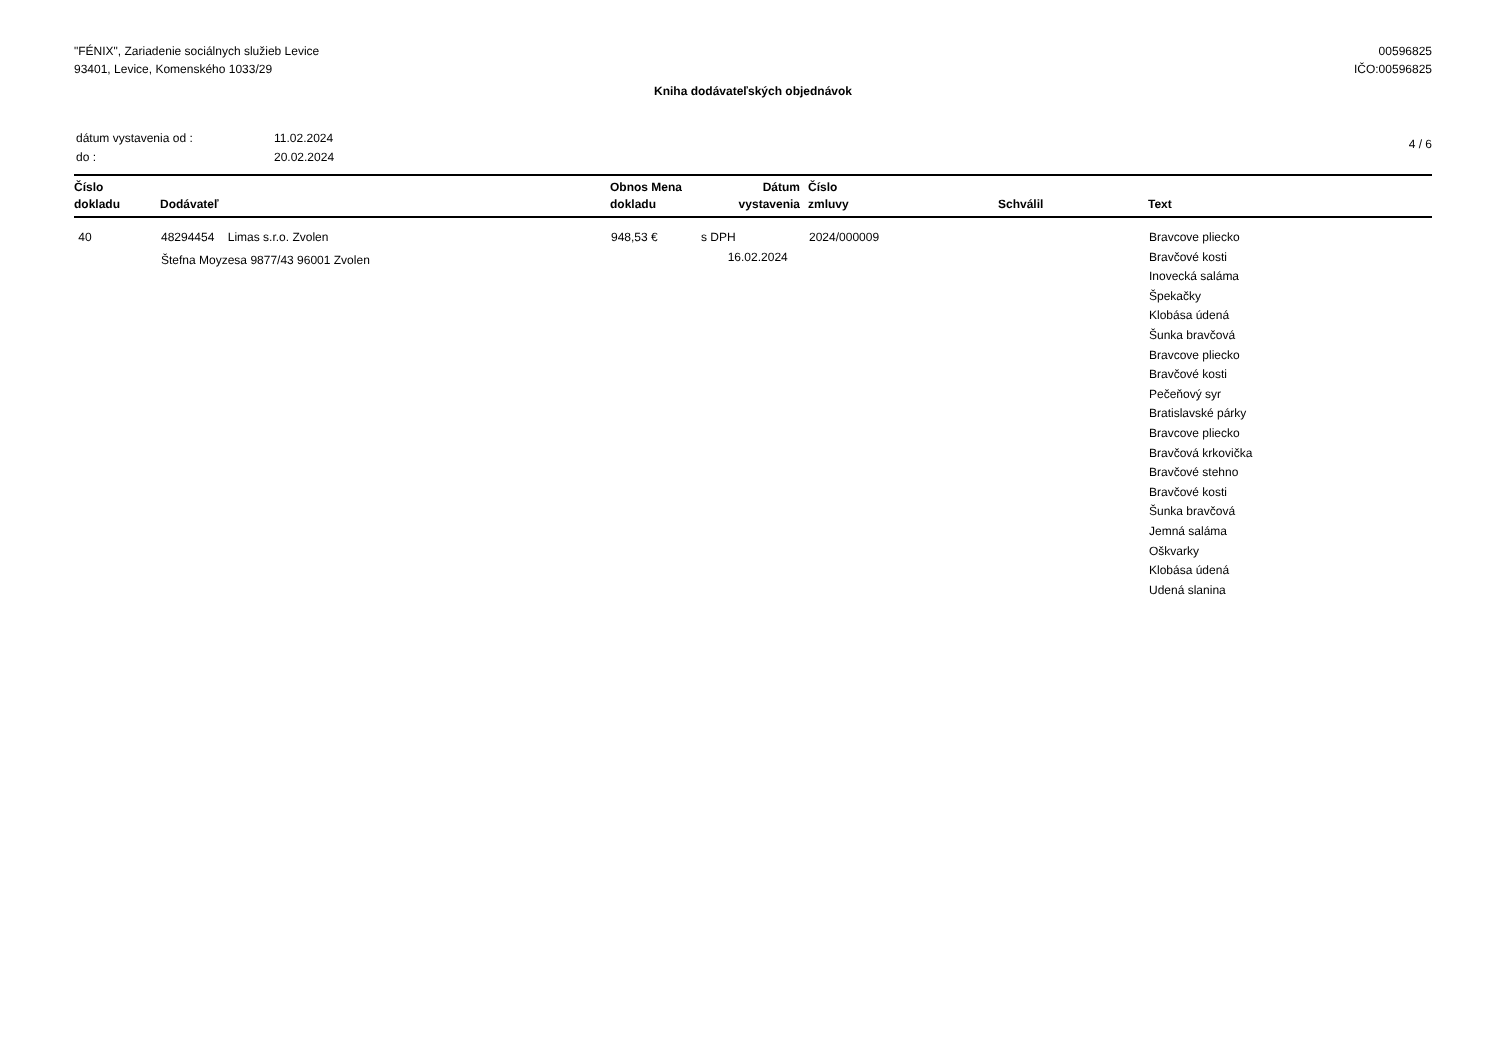"FÉNIX", Zariadenie sociálnych služieb Levice
93401, Levice, Komenského 1033/29
00596825
IČO:00596825
Kniha dodávateľských objednávok
| dátum vystavenia od : | 11.02.2024 |
| do : | 20.02.2024 |
4 / 6
| Číslo dokladu | Dodávateľ | Obnos Mena dokladu | Dátum vystavenia | Číslo zmluvy | Schválil | Text |
| --- | --- | --- | --- | --- | --- | --- |
| 40 | 48294454 Limas s.r.o. Zvolen Štefna Moyzesa 9877/43 96001 Zvolen | 948,53 € | s DPH 16.02.2024 | 2024/000009 | | Bravcove pliecko Bravčové kosti Inovecká saláma Špekačky Klobása údená Šunka bravčová Bravcove pliecko Bravčové kosti Pečeňový syr Bratislavské párky Bravcove pliecko Bravčová krkovička Bravčové stehno Bravčové kosti Šunka bravčová Jemná saláma Oškvarky Klobása údená Udená slanina |